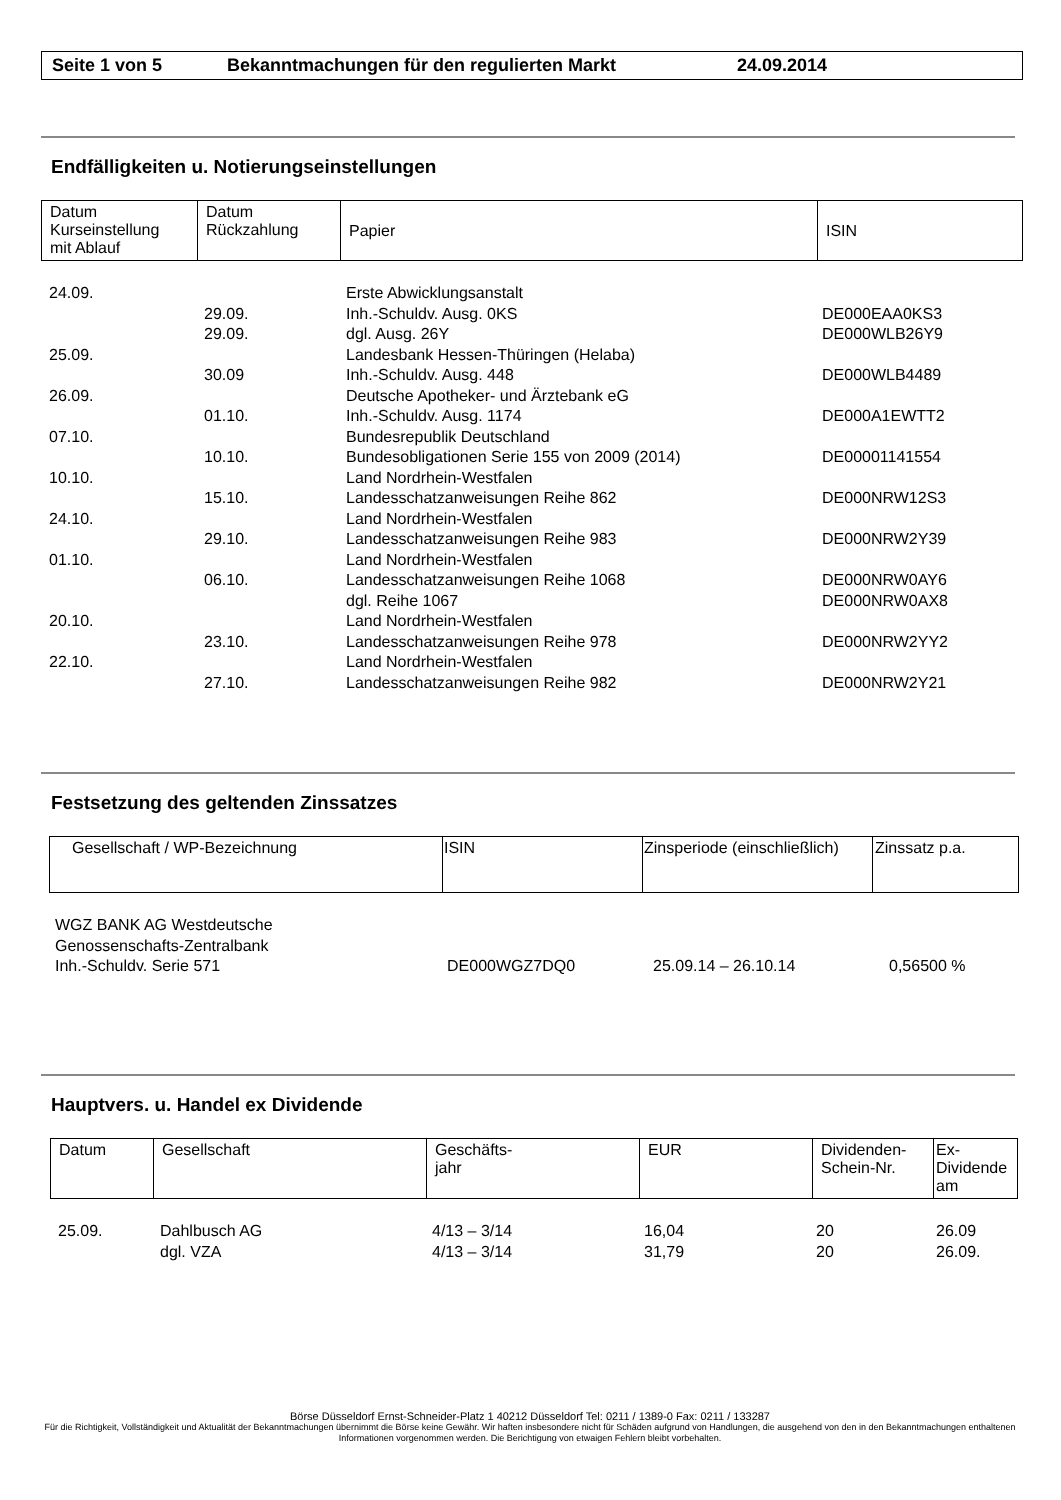Seite 1 von 5 Bekanntmachungen für den regulierten Markt 24.09.2014
Endfälligkeiten u. Notierungseinstellungen
| Datum Kurseinstellung mit Ablauf | Datum Rückzahlung | Papier | ISIN |
| --- | --- | --- | --- |
| 24.09. | | Erste Abwicklungsanstalt | |
| | 29.09. | Inh.-Schuldv. Ausg. 0KS | DE000EAA0KS3 |
| | 29.09. | dgl. Ausg. 26Y | DE000WLB26Y9 |
| 25.09. | | Landesbank Hessen-Thüringen (Helaba) | |
| | 30.09 | Inh.-Schuldv. Ausg. 448 | DE000WLB4489 |
| 26.09. | | Deutsche Apotheker- und Ärztebank eG | |
| | 01.10. | Inh.-Schuldv. Ausg. 1174 | DE000A1EWTT2 |
| 07.10. | | Bundesrepublik Deutschland | |
| | 10.10. | Bundesobligationen Serie 155 von 2009 (2014) | DE00001141554 |
| 10.10. | | Land Nordrhein-Westfalen | |
| | 15.10. | Landesschatzanweisungen Reihe 862 | DE000NRW12S3 |
| 24.10. | | Land Nordrhein-Westfalen | |
| | 29.10. | Landesschatzanweisungen Reihe 983 | DE000NRW2Y39 |
| 01.10. | | Land Nordrhein-Westfalen | |
| | 06.10. | Landesschatzanweisungen Reihe 1068 | DE000NRW0AY6 |
| | | dgl. Reihe 1067 | DE000NRW0AX8 |
| 20.10. | | Land Nordrhein-Westfalen | |
| | 23.10. | Landesschatzanweisungen Reihe 978 | DE000NRW2YY2 |
| 22.10. | | Land Nordrhein-Westfalen | |
| | 27.10. | Landesschatzanweisungen Reihe 982 | DE000NRW2Y21 |
Festsetzung des geltenden Zinssatzes
| Gesellschaft / WP-Bezeichnung | ISIN | Zinsperiode (einschließlich) | Zinssatz p.a. |
| --- | --- | --- | --- |
| WGZ BANK AG Westdeutsche Genossenschafts-Zentralbank Inh.-Schuldv. Serie 571 | DE000WGZ7DQ0 | 25.09.14 – 26.10.14 | 0,56500 % |
Hauptvers. u. Handel ex Dividende
| Datum | Gesellschaft | Geschäfts- jahr | EUR | Dividenden- Schein-Nr. | Ex- Dividende am |
| --- | --- | --- | --- | --- | --- |
| 25.09. | Dahlbusch AG | 4/13 – 3/14 | 16,04 | 20 | 26.09 |
| | dgl. VZA | 4/13 – 3/14 | 31,79 | 20 | 26.09. |
Börse Düsseldorf Ernst-Schneider-Platz 1 40212 Düsseldorf Tel: 0211 / 1389-0 Fax: 0211 / 133287
Für die Richtigkeit, Vollständigkeit und Aktualität der Bekanntmachungen übernimmt die Börse keine Gewähr. Wir haften insbesondere nicht für Schäden aufgrund von Handlungen, die ausgehend von den in den Bekanntmachungen enthaltenen Informationen vorgenommen werden. Die Berichtigung von etwaigen Fehlern bleibt vorbehalten.